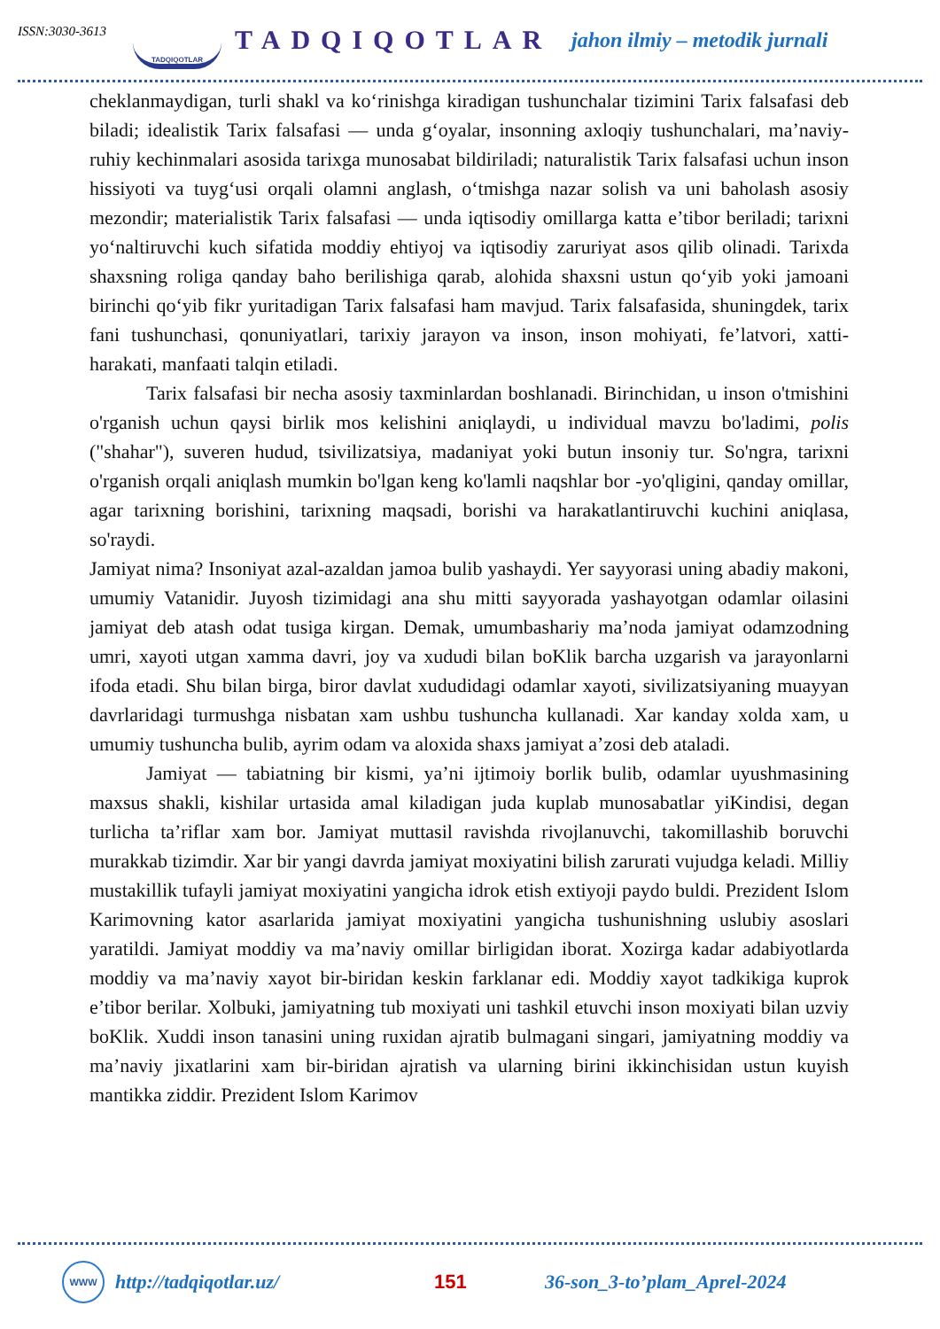ISSN:3030-3613
TADQIQOTLAR
TADQIQOTLAR
jahon ilmiy – metodik jurnali
cheklanmaydigan, turli shakl va ko‘rinishga kiradigan tushunchalar tizimini Tarix falsafasi deb biladi; idealistik Tarix falsafasi — unda g‘oyalar, insonning axloqiy tushunchalari, ma’naviy-ruhiy kechinmalari asosida tarixga munosabat bildiriladi; naturalistik Tarix falsafasi uchun inson hissiyoti va tuyg‘usi orqali olamni anglash, o‘tmishga nazar solish va uni baholash asosiy mezondir; materialistik Tarix falsafasi — unda iqtisodiy omillarga katta e’tibor beriladi; tarixni yo‘naltiruvchi kuch sifatida moddiy ehtiyoj va iqtisodiy zaruriyat asos qilib olinadi. Tarixda shaxsning roliga qanday baho berilishiga qarab, alohida shaxsni ustun qo‘yib yoki jamoani birinchi qo‘yib fikr yuritadigan Tarix falsafasi ham mavjud. Tarix falsafasida, shuningdek, tarix fani tushunchasi, qonuniyatlari, tarixiy jarayon va inson, inson mohiyati, fe’latvori, xatti-harakati, manfaati talqin etiladi.
Tarix falsafasi bir necha asosiy taxminlardan boshlanadi. Birinchidan, u inson o'tmishini o'rganish uchun qaysi birlik mos kelishini aniqlaydi, u individual mavzu bo'ladimi, polis ("shahar"), suveren hudud, tsivilizatsiya, madaniyat yoki butun insoniy tur. So'ngra, tarixni o'rganish orqali aniqlash mumkin bo'lgan keng ko'lamli naqshlar bor -yo'qligini, qanday omillar, agar tarixning borishini, tarixning maqsadi, borishi va harakatlantiruvchi kuchini aniqlasa, so'raydi.
Jamiyat nima? Insoniyat azal-azaldan jamoa bulib yashaydi. Yer sayyorasi uning abadiy makoni, umumiy Vatanidir. Juyosh tizimidagi ana shu mitti sayyorada yashayotgan odamlar oilasini jamiyat deb atash odat tusiga kirgan. Demak, umumbashariy ma’noda jamiyat odamzodning umri, xayoti utgan xamma davri, joy va xududi bilan boKlik barcha uzgarish va jarayonlarni ifoda etadi. Shu bilan birga, biror davlat xududidagi odamlar xayoti, sivilizatsiyaning muayyan davrlaridagi turmushga nisbatan xam ushbu tushuncha kullanadi. Xar kanday xolda xam, u umumiy tushuncha bulib, ayrim odam va aloxida shaxs jamiyat a’zosi deb ataladi.
Jamiyat — tabiatning bir kismi, ya’ni ijtimoiy borlik bulib, odamlar uyushmasining maxsus shakli, kishilar urtasida amal kiladigan juda kuplab munosabatlar yiKindisi, degan turlicha ta’riflar xam bor. Jamiyat muttasil ravishda rivojlanuvchi, takomillashib boruvchi murakkab tizimdir. Xar bir yangi davrda jamiyat moxiyatini bilish zarurati vujudga keladi. Milliy mustakillik tufayli jamiyat moxiyatini yangicha idrok etish extiyoji paydo buldi. Prezident Islom Karimovning kator asarlarida jamiyat moxiyatini yangicha tushunishning uslubiy asoslari yaratildi. Jamiyat moddiy va ma’naviy omillar birligidan iborat. Xozirga kadar adabiyotlarda moddiy va ma’naviy xayot bir-biridan keskin farklanar edi. Moddiy xayot tadkikiga kuprok e’tibor berilar. Xolbuki, jamiyatning tub moxiyati uni tashkil etuvchi inson moxiyati bilan uzviy boKlik. Xuddi inson tanasini uning ruxidan ajratib bulmagani singari, jamiyatning moddiy va ma’naviy jixatlarini xam bir-biridan ajratish va ularning birini ikkinchisidan ustun kuyish mantikka ziddir. Prezident Islom Karimov
WWW
http://tadqiqotlar.uz/ 151 36-son_3-to’plam_Aprel-2024